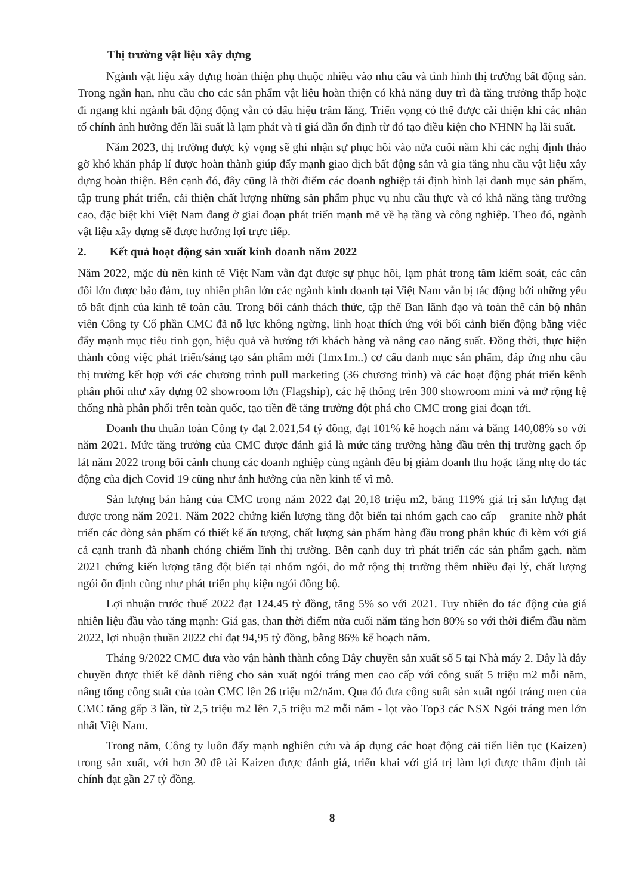Thị trường vật liệu xây dựng
Ngành vật liệu xây dựng hoàn thiện phụ thuộc nhiều vào nhu cầu và tình hình thị trường bất động sản. Trong ngắn hạn, nhu cầu cho các sản phẩm vật liệu hoàn thiện có khả năng duy trì đà tăng trưởng thấp hoặc đi ngang khi ngành bất động động vẫn có dấu hiệu trầm lắng. Triển vọng có thể được cải thiện khi các nhân tố chính ảnh hưởng đến lãi suất là lạm phát và tỉ giá dần ổn định từ đó tạo điều kiện cho NHNN hạ lãi suất.
Năm 2023, thị trường được kỳ vọng sẽ ghi nhận sự phục hồi vào nửa cuối năm khi các nghị định tháo gỡ khó khăn pháp lí được hoàn thành giúp đẩy mạnh giao dịch bất động sản và gia tăng nhu cầu vật liệu xây dựng hoàn thiện. Bên cạnh đó, đây cũng là thời điểm các doanh nghiệp tái định hình lại danh mục sản phẩm, tập trung phát triển, cải thiện chất lượng những sản phẩm phục vụ nhu cầu thực và có khả năng tăng trưởng cao, đặc biệt khi Việt Nam đang ở giai đoạn phát triển mạnh mẽ về hạ tầng và công nghiệp. Theo đó, ngành vật liệu xây dựng sẽ được hưởng lợi trực tiếp.
2. Kết quả hoạt động sản xuất kinh doanh năm 2022
Năm 2022, mặc dù nền kinh tế Việt Nam vẫn đạt được sự phục hồi, lạm phát trong tầm kiểm soát, các cân đối lớn được bảo đảm, tuy nhiên phần lớn các ngành kinh doanh tại Việt Nam vẫn bị tác động bởi những yếu tố bất định của kinh tế toàn cầu. Trong bối cảnh thách thức, tập thể Ban lãnh đạo và toàn thể cán bộ nhân viên Công ty Cổ phần CMC đã nỗ lực không ngừng, linh hoạt thích ứng với bối cảnh biến động bằng việc đẩy mạnh mục tiêu tinh gọn, hiệu quả và hướng tới khách hàng và nâng cao năng suất. Đồng thời, thực hiện thành công việc phát triển/sáng tạo sản phẩm mới (1mx1m..) cơ cấu danh mục sản phẩm, đáp ứng nhu cầu thị trường kết hợp với các chương trình pull marketing (36 chương trình) và các hoạt động phát triển kênh phân phối như xây dựng 02 showroom lớn (Flagship), các hệ thống trên 300 showroom mini và mở rộng hệ thống nhà phân phối trên toàn quốc, tạo tiền đề tăng trưởng đột phá cho CMC trong giai đoạn tới.
Doanh thu thuần toàn Công ty đạt 2.021,54 tỷ đồng, đạt 101% kế hoạch năm và bằng 140,08% so với năm 2021. Mức tăng trưởng của CMC được đánh giá là mức tăng trưởng hàng đầu trên thị trường gạch ốp lát năm 2022 trong bối cảnh chung các doanh nghiệp cùng ngành đều bị giảm doanh thu hoặc tăng nhẹ do tác động của dịch Covid 19 cũng như ảnh hưởng của nền kinh tế vĩ mô.
Sản lượng bán hàng của CMC trong năm 2022 đạt 20,18 triệu m2, bằng 119% giá trị sản lượng đạt được trong năm 2021. Năm 2022 chứng kiến lượng tăng đột biến tại nhóm gạch cao cấp – granite nhờ phát triển các dòng sản phẩm có thiết kế ấn tượng, chất lượng sản phẩm hàng đầu trong phân khúc đi kèm với giá cả cạnh tranh đã nhanh chóng chiếm lĩnh thị trường. Bên cạnh duy trì phát triển các sản phẩm gạch, năm 2021 chứng kiến lượng tăng đột biến tại nhóm ngói, do mở rộng thị trường thêm nhiều đại lý, chất lượng ngói ổn định cũng như phát triển phụ kiện ngói đồng bộ.
Lợi nhuận trước thuế 2022 đạt 124.45 tỷ đồng, tăng 5% so với 2021. Tuy nhiên do tác động của giá nhiên liệu đầu vào tăng mạnh: Giá gas, than thời điểm nửa cuối năm tăng hơn 80% so với thời điểm đầu năm 2022, lợi nhuận thuần 2022 chỉ đạt 94,95 tỷ đồng, bằng 86% kế hoạch năm.
Tháng 9/2022 CMC đưa vào vận hành thành công Dây chuyền sản xuất số 5 tại Nhà máy 2. Đây là dây chuyền được thiết kế dành riêng cho sản xuất ngói tráng men cao cấp với công suất 5 triệu m2 mỗi năm, nâng tổng công suất của toàn CMC lên 26 triệu m2/năm. Qua đó đưa công suất sản xuất ngói tráng men của CMC tăng gấp 3 lần, từ 2,5 triệu m2 lên 7,5 triệu m2 mỗi năm - lọt vào Top3 các NSX Ngói tráng men lớn nhất Việt Nam.
Trong năm, Công ty luôn đẩy mạnh nghiên cứu và áp dụng các hoạt động cải tiến liên tục (Kaizen) trong sản xuất, với hơn 30 đề tài Kaizen được đánh giá, triển khai với giá trị làm lợi được thẩm định tài chính đạt gần 27 tỷ đồng.
8